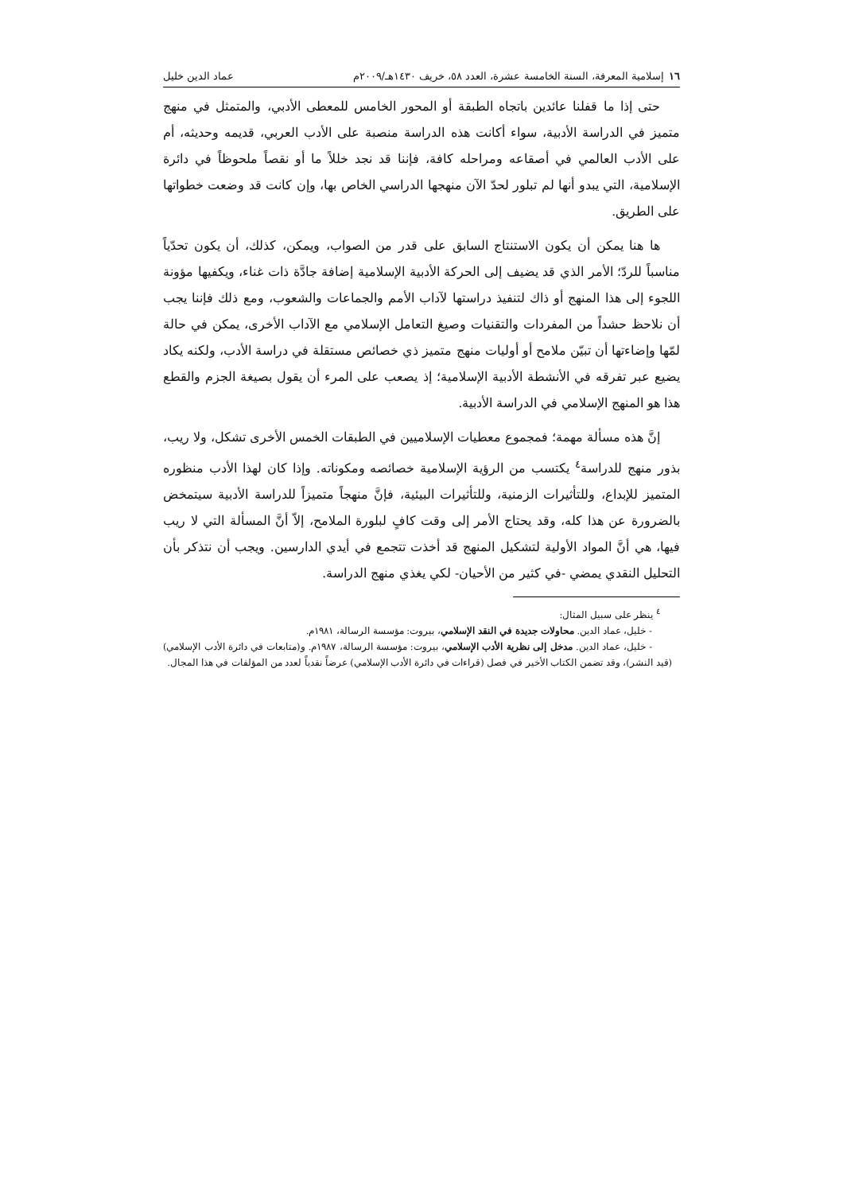١٦إسلامية المعرفة، السنة الخامسة عشرة، العدد ٥٨، خريف ١٤٣٠هـ/٢٠٠٩م عماد الدين خليل
حتى إذا ما قفلنا عائدين باتجاه الطبقة أو المحور الخامس للمعطى الأدبي، والمتمثل في منهج متميز في الدراسة الأدبية، سواء أكانت هذه الدراسة منصبة على الأدب العربي، قديمه وحديثه، أم على الأدب العالمي في أصقاعه ومراحله كافة، فإننا قد نجد خللاً ما أو نقصاً ملحوظاً في دائرة الإسلامية، التي يبدو أنها لم تبلور لحدّ الآن منهجها الدراسي الخاص بها، وإن كانت قد وضعت خطواتها على الطريق.
ها هنا يمكن أن يكون الاستنتاج السابق على قدر من الصواب، ويمكن، كذلك، أن يكون تحدّياً مناسباً للردّ؛ الأمر الذي قد يضيف إلى الحركة الأدبية الإسلامية إضافة جادَّة ذات غناء، ويكفيها مؤونة اللجوء إلى هذا المنهج أو ذاك لتنفيذ دراستها لآداب الأمم والجماعات والشعوب، ومع ذلك فإننا يجب أن نلاحظ حشداً من المفردات والتقنيات وصيغ التعامل الإسلامي مع الآداب الأخرى، يمكن في حالة لمّها وإضاءتها أن تبيّن ملامح أو أوليات منهج متميز ذي خصائص مستقلة في دراسة الأدب، ولكنه يكاد يضيع عبر تفرقه في الأنشطة الأدبية الإسلامية؛ إذ يصعب على المرء أن يقول بصيغة الجزم والقطع هذا هو المنهج الإسلامي في الدراسة الأدبية.
إنَّ هذه مسألة مهمة؛ فمجموع معطيات الإسلاميين في الطبقات الخمس الأخرى تشكل، ولا ريب، بذور منهج للدراسة<sup>٤</sup> يكتسب من الرؤية الإسلامية خصائصه ومكوناته. وإذا كان لهذا الأدب منظوره المتميز للإبداع، وللتأثيرات الزمنية، وللتأثيرات البيئية، فإنَّ منهجاً متميزاً للدراسة الأدبية سيتمخض بالضرورة عن هذا كله، وقد يحتاج الأمر إلى وقت كافٍ لبلورة الملامح، إلاّ أنَّ المسألة التي لا ريب فيها، هي أنَّ المواد الأولية لتشكيل المنهج قد أخذت تتجمع في أيدي الدارسين. ويجب أن نتذكر بأن التحليل النقدي يمضي -في كثير من الأحيان- لكي يغذي منهج الدراسة.
<sup>٤</sup> ينظر على سبيل المثال:
- خليل، عماد الدين. محاولات جديدة في النقد الإسلامي، بيروت: مؤسسة الرسالة، ١٩٨١م.
- خليل، عماد الدين. مدخل إلى نظرية الأدب الإسلامي، بيروت: مؤسسة الرسالة، ١٩٨٧م. و(متابعات في دائرة الأدب الإسلامي) (قيد النشر)، وقد تضمن الكتاب الأخير في فصل (قراءات في دائرة الأدب الإسلامي) عرضاً نقدياً لعدد من المؤلفات في هذا المجال.